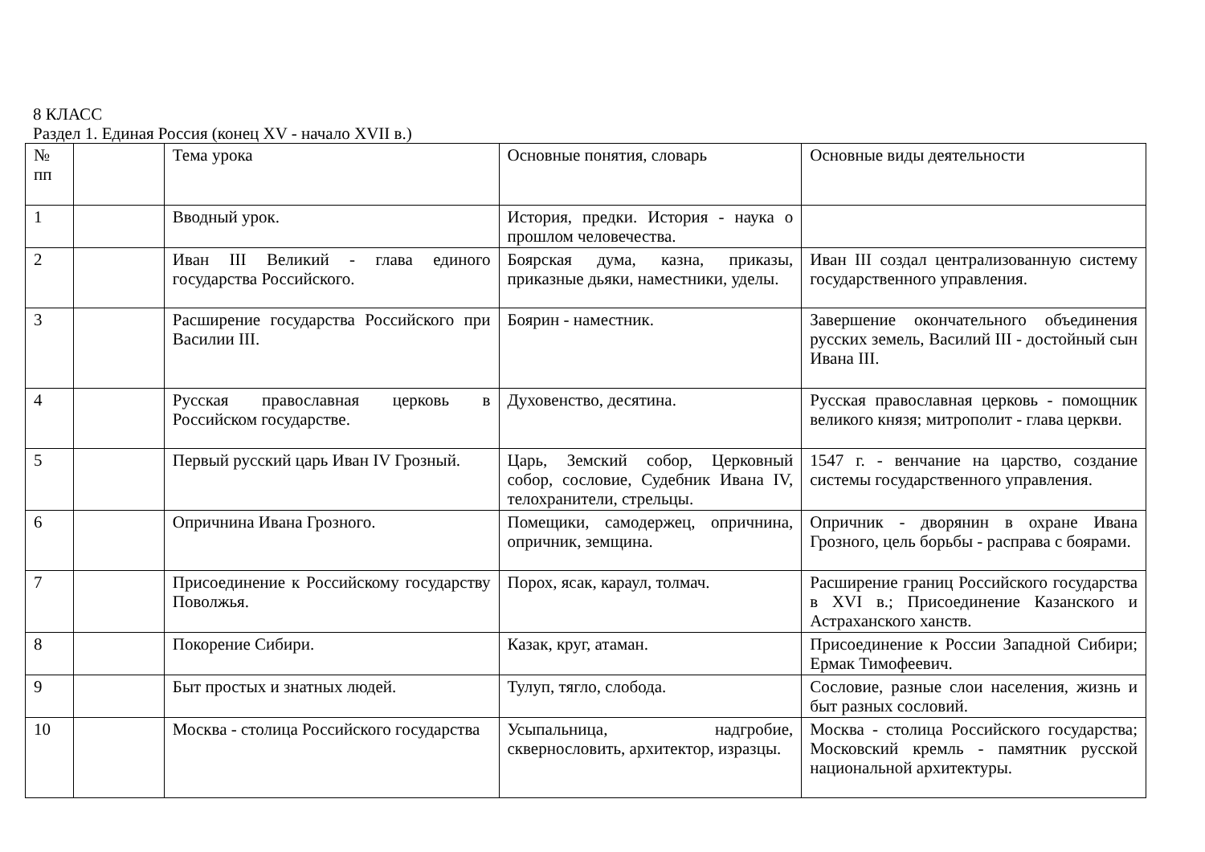8 КЛАСС
Раздел 1. Единая Россия (конец XV - начало XVII в.)
| № пп | | Тема урока | Основные понятия, словарь | Основные виды деятельности |
| 1 | | Вводный урок. | История, предки. История - наука о прошлом человечества. | |
| 2 | | Иван III Великий - глава единого государства Российского. | Боярская дума, казна, приказы, приказные дьяки, наместники, уделы. | Иван III создал централизованную систему государственного управления. |
| 3 | | Расширение государства Российского при Василии III. | Боярин - наместник. | Завершение окончательного объединения русских земель, Василий III - достойный сын Ивана III. |
| 4 | | Русская православная церковь в Российском государстве. | Духовенство, десятина. | Русская православная церковь - помощник великого князя; митрополит - глава церкви. |
| 5 | | Первый русский царь Иван IV Грозный. | Царь, Земский собор, Церковный собор, сословие, Судебник Ивана IV, телохранители, стрельцы. | 1547 г. - венчание на царство, создание системы государственного управления. |
| 6 | | Опричнина Ивана Грозного. | Помещики, самодержец, опричнина, опричник, земщина. | Опричник - дворянин в охране Ивана Грозного, цель борьбы - расправа с боярами. |
| 7 | | Присоединение к Российскому государству Поволжья. | Порох, ясак, караул, толмач. | Расширение границ Российского государства в XVI в.; Присоединение Казанского и Астраханского ханств. |
| 8 | | Покорение Сибири. | Казак, круг, атаман. | Присоединение к России Западной Сибири; Ермак Тимофеевич. |
| 9 | | Быт простых и знатных людей. | Тулуп, тягло, слобода. | Сословие, разные слои населения, жизнь и быт разных сословий. |
| 10 | | Москва - столица Российского государства | Усыпальница, надгробие, сквернословить, архитектор, изразцы. | Москва - столица Российского государства; Московский кремль - памятник русской национальной архитектуры. |